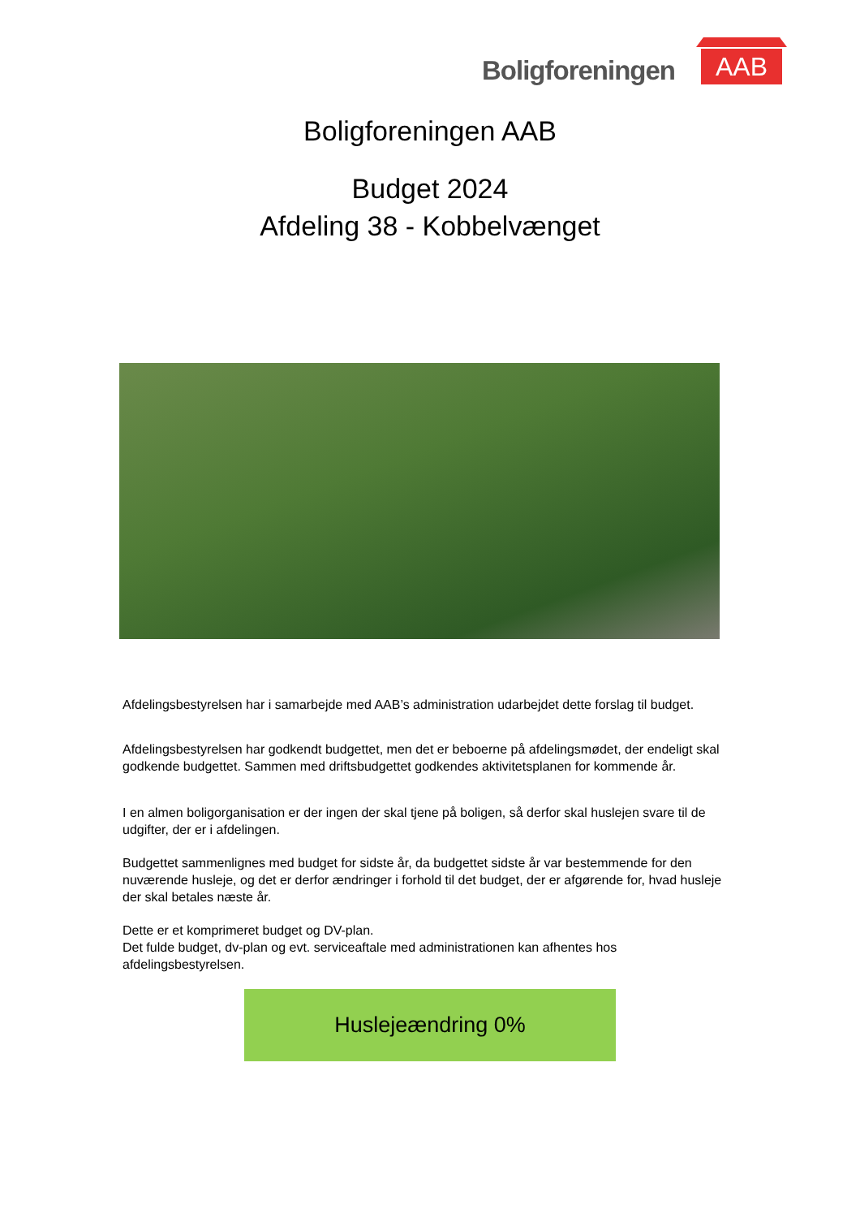Boligforeningen
AAB
Boligforeningen AAB
Budget 2024
Afdeling 38 - Kobbelvænget
Afdelingsbestyrelsen har i samarbejde med AAB’s administration udarbejdet dette forslag til budget.
Afdelingsbestyrelsen har godkendt budgettet, men det er beboerne på afdelingsmødet, der endeligt skal godkende budgettet. Sammen med driftsbudgettet godkendes aktivitetsplanen for kommende år.
I en almen boligorganisation er der ingen der skal tjene på boligen, så derfor skal huslejen svare til de udgifter, der er i afdelingen.
Budgettet sammenlignes med budget for sidste år, da budgettet sidste år var bestemmende for den nuværende husleje, og det er derfor ændringer i forhold til det budget, der er afgørende for, hvad husleje der skal betales næste år.
Dette er et komprimeret budget og DV-plan.
Det fulde budget, dv-plan og evt. serviceaftale med administrationen kan afhentes hos afdelingsbestyrelsen.
Huslejeændring 0%